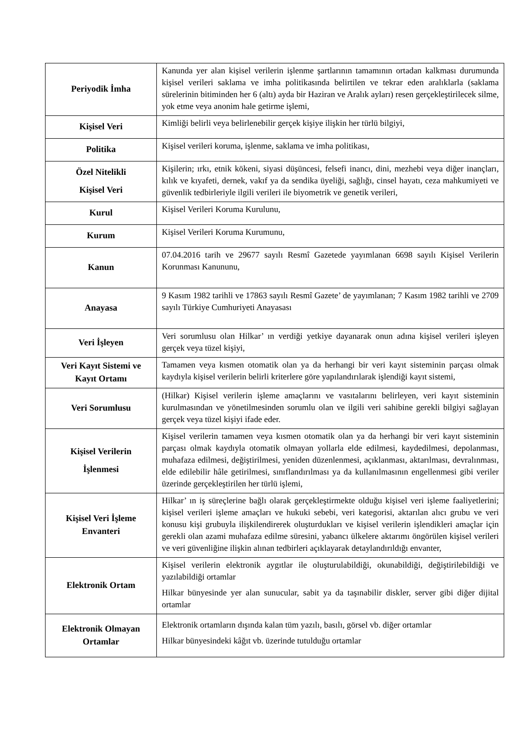| Periyodik İmha | Kanunda yer alan kişisel verilerin işlenme şartlarının tamamının ortadan kalkması durumunda kişisel verileri saklama ve imha politikasında belirtilen ve tekrar eden aralıklarla (saklama sürelerinin bitiminden her 6 (altı) ayda bir Haziran ve Aralık ayları) resen gerçekleştirilecek silme, yok etme veya anonim hale getirme işlemi, |
| Kişisel Veri | Kimliği belirli veya belirlenebilir gerçek kişiye ilişkin her türlü bilgiyi, |
| Politika | Kişisel verileri koruma, işlenme, saklama ve imha politikası, |
| Özel Nitelikli Kişisel Veri | Kişilerin; ırkı, etnik kökeni, siyasi düşüncesi, felsefi inancı, dini, mezhebi veya diğer inançları, kılık ve kıyafeti, dernek, vakıf ya da sendika üyeliği, sağlığı, cinsel hayatı, ceza mahkumiyeti ve güvenlik tedbirleriyle ilgili verileri ile biyometrik ve genetik verileri, |
| Kurul | Kişisel Verileri Koruma Kurulunu, |
| Kurum | Kişisel Verileri Koruma Kurumunu, |
| Kanun | 07.04.2016 tarih ve 29677 sayılı Resmî Gazetede yayımlanan 6698 sayılı Kişisel Verilerin Korunması Kanununu, |
| Anayasa | 9 Kasım 1982 tarihli ve 17863 sayılı Resmî Gazete’ de yayımlanan; 7 Kasım 1982 tarihli ve 2709 sayılı Türkiye Cumhuriyeti Anayasası |
| Veri İşleyen | Veri sorumlusu olan Hilkar’ ın verdiği yetkiye dayanarak onun adına kişisel verileri işleyen gerçek veya tüzel kişiyi, |
| Veri Kayıt Sistemi ve Kayıt Ortamı | Tamamen veya kısmen otomatik olan ya da herhangi bir veri kayıt sisteminin parçası olmak kaydıyla kişisel verilerin belirli kriterlere göre yapılandırılarak işlendiği kayıt sistemi, |
| Veri Sorumlusu | (Hilkar) Kişisel verilerin işleme amaçlarını ve vasıtalarını belirleyen, veri kayıt sisteminin kurulmasından ve yönetilmesinden sorumlu olan ve ilgili veri sahibine gerekli bilgiyi sağlayan gerçek veya tüzel kişiyi ifade eder. |
| Kişisel Verilerin İşlenmesi | Kişisel verilerin tamamen veya kısmen otomatik olan ya da herhangi bir veri kayıt sisteminin parçası olmak kaydıyla otomatik olmayan yollarla elde edilmesi, kaydedilmesi, depolanması, muhafaza edilmesi, değiştirilmesi, yeniden düzenlenmesi, açıklanması, aktarılması, devralınması, elde edilebilir hâle getirilmesi, sınıflandırılması ya da kullanılmasının engellenmesi gibi veriler üzerinde gerçekleştirilen her türlü işlemi, |
| Kişisel Veri İşleme Envanteri | Hilkar’ ın iş süreçlerine bağlı olarak gerçekleştirmekte olduğu kişisel veri işleme faaliyetlerini; kişisel verileri işleme amaçları ve hukuki sebebi, veri kategorisi, aktarılan alıcı grubu ve veri konusu kişi grubuyla ilişkilendirerek oluşturdukları ve kişisel verilerin işlendikleri amaçlar için gerekli olan azami muhafaza edilme süresini, yabancı ülkelere aktarımı öngörülen kişisel verileri ve veri güvenliğine ilişkin alınan tedbirleri açıklayarak detaylandırıldığı envanter, |
| Elektronik Ortam | Kişisel verilerin elektronik aygıtlar ile oluşturulabildiği, okunabildiği, değiştirilebildiği ve yazılabildiği ortamlar Hilkar bünyesinde yer alan sunucular, sabit ya da taşınabilir diskler, server gibi diğer dijital ortamlar |
| Elektronik Olmayan Ortamlar | Elektronik ortamların dışında kalan tüm yazılı, basılı, görsel vb. diğer ortamlar Hilkar bünyesindeki kâğıt vb. üzerinde tutulduğu ortamlar |